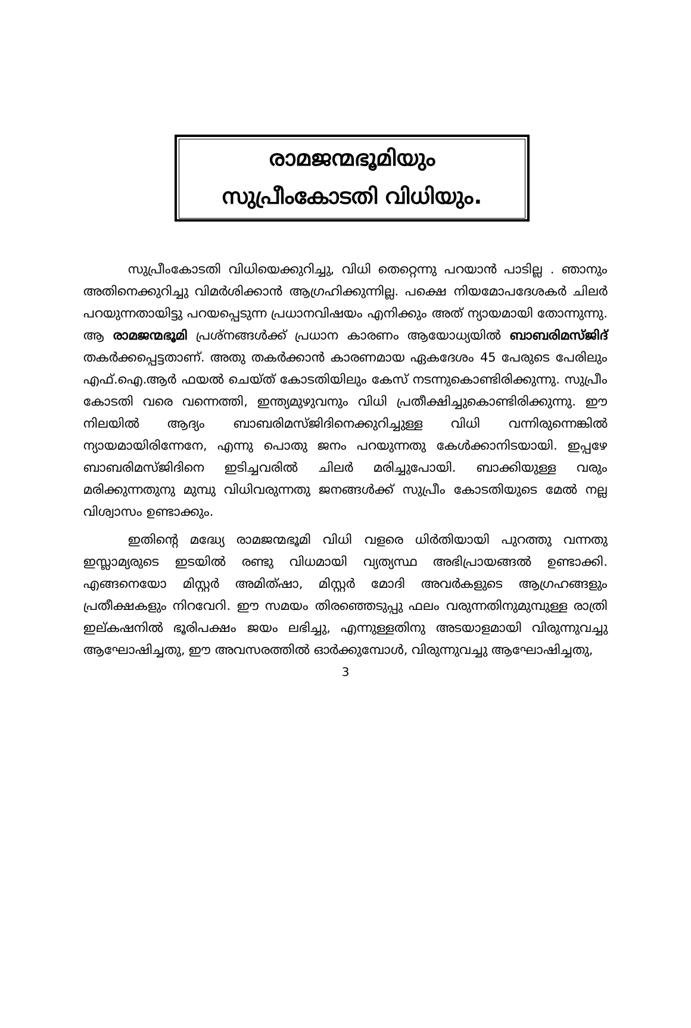രാമജന്മഭൂമിയും
സുപ്രീംകോടതി വിധിയും.
സുപ്രീംകോടതി വിധിയെക്കുറിച്ചു, വിധി തെറ്റെന്നു പറയാൻ പാടില്ല . ഞാനും അതിനെക്കുറിച്ചു വിമർശിക്കാൻ ആഗ്രഹിക്കുന്നില്ല. പക്ഷെ നിയമോപദേശകർ ചിലർ പറയുന്നതായിട്ടു പറയപ്പെടുന്ന പ്രധാനവിഷയം എനിക്കും അത് ന്യായമായി തോന്നുന്നു. ആ രാമജന്മഭൂമി പ്രശ്നങ്ങൾക്ക് പ്രധാന കാരണം ആയോധ്യയിൽ ബാബരിമസ്ജിദ് തകർക്കപ്പെട്ടതാണ്. അതു തകർക്കാൻ കാരണമായ ഏകദേശം 45 പേരുടെ പേരിലും എഫ്.ഐ.ആർ ഫയൽ ചെയ്ത് കോടതിയിലും കേസ് നടന്നുകൊണ്ടിരിക്കുന്നു. സുപ്രീം കോടതി വരെ വന്നെത്തി, ഇന്ത്യമുഴുവനും വിധി പ്രതീക്ഷിച്ചുകൊണ്ടിരിക്കുന്നു. ഈ നിലയിൽ ആദ്യം ബാബരിമസ്ജിദിനെക്കുറിച്ചുള്ള വിധി വന്നിരുന്നെങ്കിൽ ന്യായമായിരിന്നേനേ, എന്നു പൊതു ജനം പറയുന്നതു കേൾക്കാനിടയായി. ഇപ്പഴേ ബാബരിമസ്ജിദിനെ ഇടിച്ചവരിൽ ചിലർ മരിച്ചുപോയി. ബാക്കിയുള്ള വരും മരിക്കുന്നതുനു മുമ്പു വിധിവരുന്നതു ജനങ്ങൾക്ക് സുപ്രീം കോടതിയുടെ മേൽ നല്ല വിശ്വാസം ഉണ്ടാക്കും.
ഇതിന്റെ മദ്ധ്യേ രാമജന്മഭൂമി വിധി വളരെ ധിർതിയായി പുറത്തു വന്നതു ഇസ്ലാമ്യരുടെ ഇടയിൽ രണ്ടു വിധമായി വ്യത്യസ്ഥ അഭിപ്രായങ്ങൽ ഉണ്ടാക്കി. എങ്ങനെയോ മിസ്റ്റർ അമിത്ഷാ, മിസ്റ്റർ മോദി അവർകളുടെ ആഗ്രഹങ്ങളും പ്രതീക്ഷകളും നിറവേറി. ഈ സമയം തിരഞ്ഞെടുപ്പു ഫലം വരുന്നതിനുമുമ്പുള്ള രാത്രി ഇല്കഷനിൽ ഭൂരിപക്ഷം ജയം ലഭിച്ചു, എന്നുള്ളതിനു അടയാളമായി വിരുന്നുവച്ചു ആഘോഷിച്ചതു, ഈ അവസരത്തിൽ ഓർക്കുമ്പോൾ, വിരുന്നുവച്ചു ആഘോഷിച്ചതു,
3